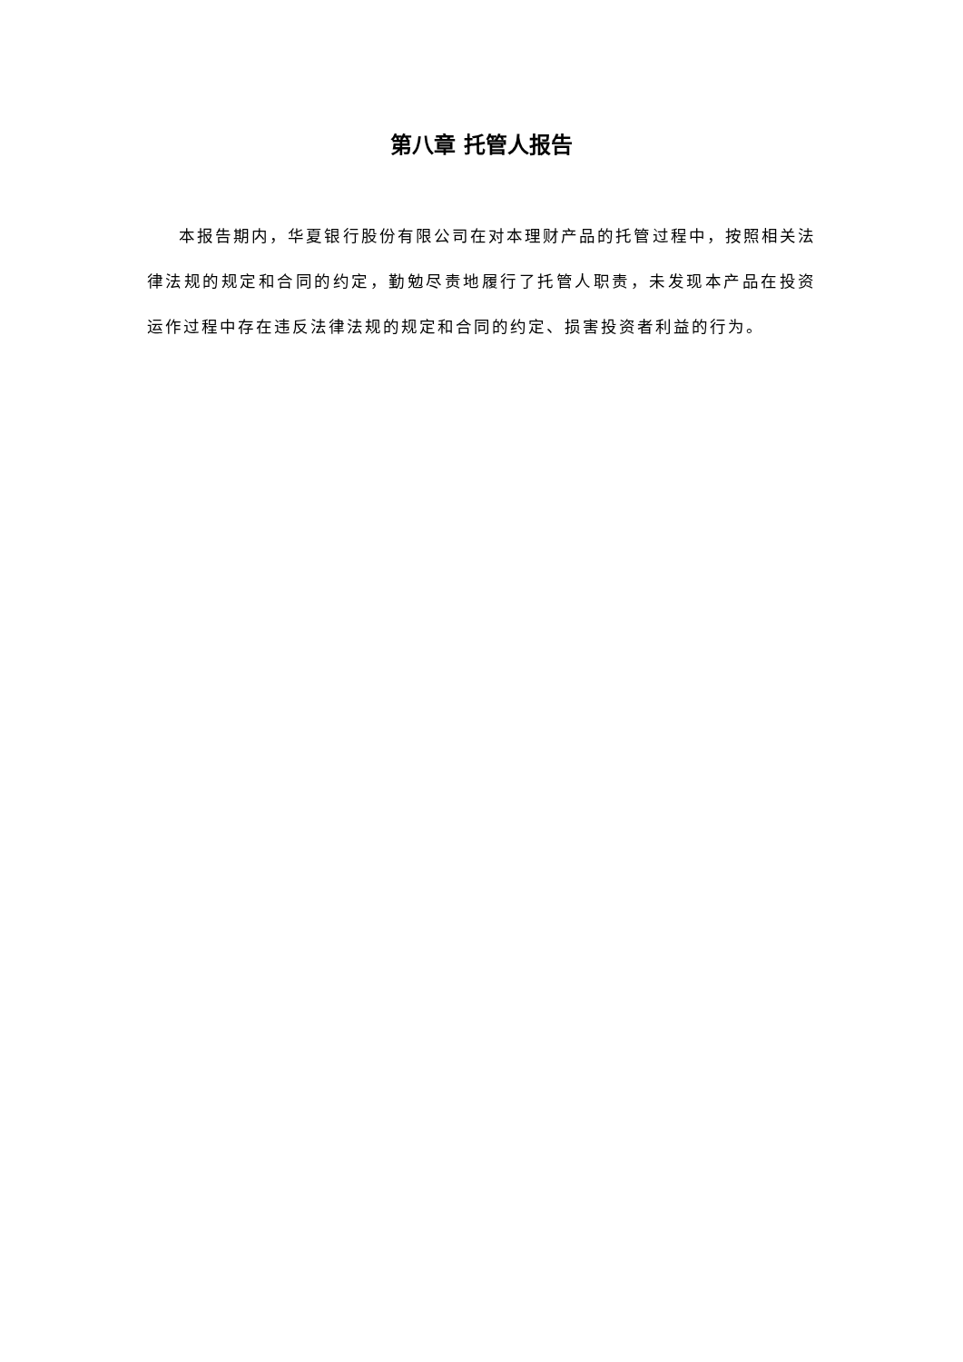第八章 托管人报告
本报告期内，华夏银行股份有限公司在对本理财产品的托管过程中，按照相关法律法规的规定和合同的约定，勤勉尽责地履行了托管人职责，未发现本产品在投资运作过程中存在违反法律法规的规定和合同的约定、损害投资者利益的行为。